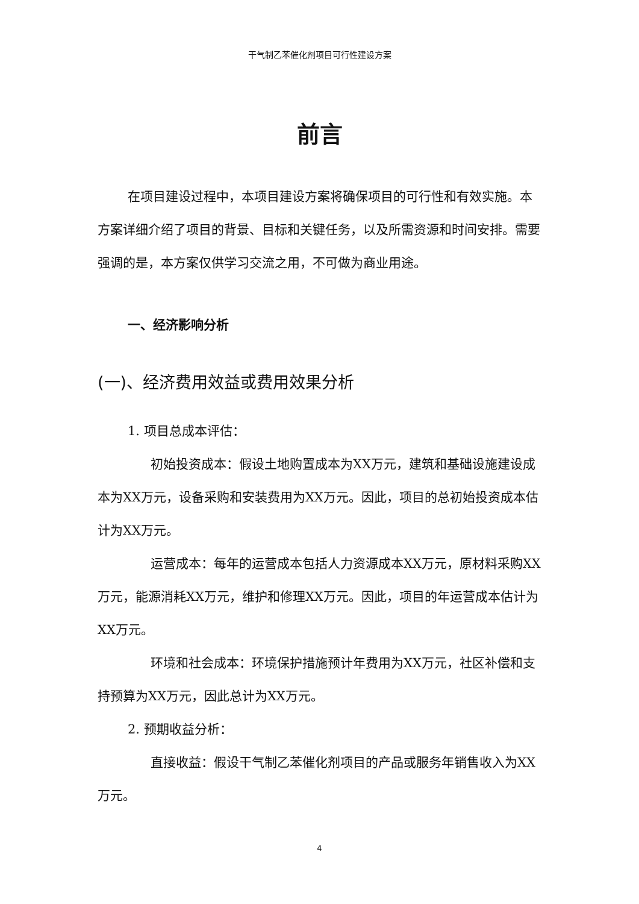干气制乙苯催化剂项目可行性建设方案
前言
在项目建设过程中，本项目建设方案将确保项目的可行性和有效实施。本方案详细介绍了项目的背景、目标和关键任务，以及所需资源和时间安排。需要强调的是，本方案仅供学习交流之用，不可做为商业用途。
一、经济影响分析
(一)、经济费用效益或费用效果分析
1. 项目总成本评估：
初始投资成本：假设土地购置成本为XX万元，建筑和基础设施建设成本为XX万元，设备采购和安装费用为XX万元。因此，项目的总初始投资成本估计为XX万元。
运营成本：每年的运营成本包括人力资源成本XX万元，原材料采购XX万元，能源消耗XX万元，维护和修理XX万元。因此，项目的年运营成本估计为XX万元。
环境和社会成本：环境保护措施预计年费用为XX万元，社区补偿和支持预算为XX万元，因此总计为XX万元。
2. 预期收益分析：
直接收益：假设干气制乙苯催化剂项目的产品或服务年销售收入为XX万元。
4